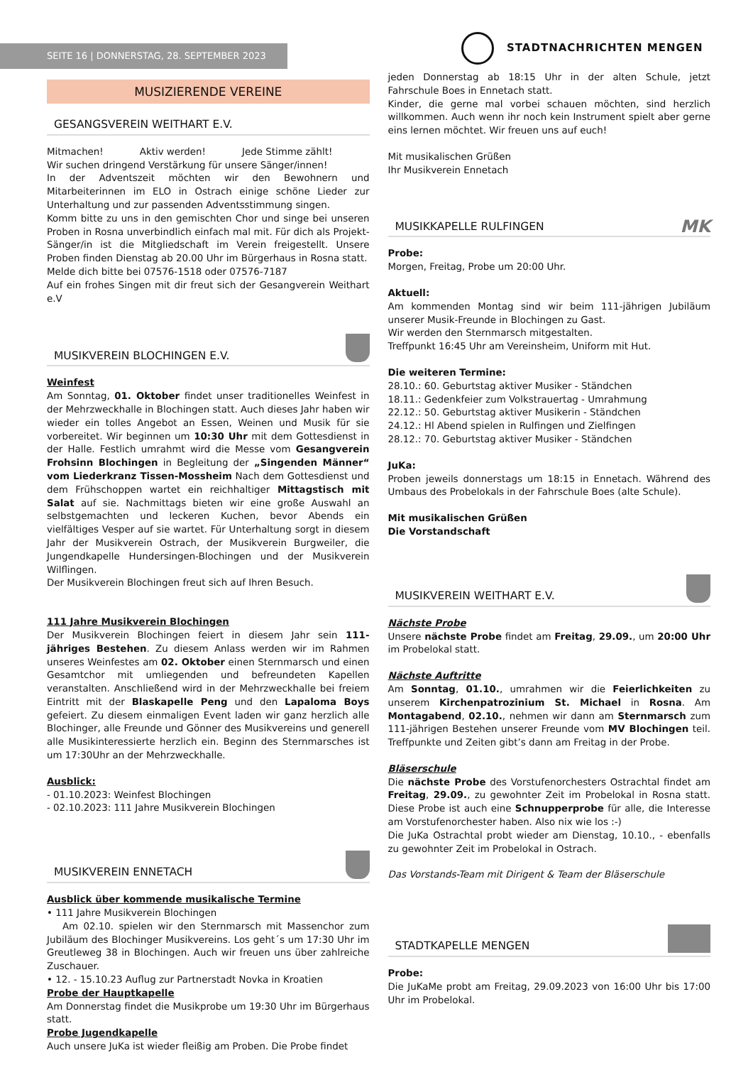SEITE 16 | DONNERSTAG, 28. SEPTEMBER 2023
STADTNACHRICHTEN MENGEN
MUSIZIERENDE VEREINE
GESANGSVEREIN WEITHART E.V.
Mitmachen! Aktiv werden! Jede Stimme zählt!
Wir suchen dringend Verstärkung für unsere Sänger/innen!
In der Adventszeit möchten wir den Bewohnern und Mitarbeiterinnen im ELO in Ostrach einige schöne Lieder zur Unterhaltung und zur passenden Adventsstimmung singen.
Komm bitte zu uns in den gemischten Chor und singe bei unseren Proben in Rosna unverbindlich einfach mal mit. Für dich als Projekt-Sänger/in ist die Mitgliedschaft im Verein freigestellt. Unsere Proben finden Dienstag ab 20.00 Uhr im Bürgerhaus in Rosna statt.
Melde dich bitte bei 07576-1518 oder 07576-7187
Auf ein frohes Singen mit dir freut sich der Gesangverein Weithart e.V
MUSIKVEREIN BLOCHINGEN E.V.
Weinfest
Am Sonntag, 01. Oktober findet unser traditionelles Weinfest in der Mehrzweckhalle in Blochingen statt. Auch dieses Jahr haben wir wieder ein tolles Angebot an Essen, Weinen und Musik für sie vorbereitet. Wir beginnen um 10:30 Uhr mit dem Gottesdienst in der Halle. Festlich umrahmt wird die Messe vom Gesangverein Frohsinn Blochingen in Begleitung der „Singenden Männer“ vom Liederkranz Tissen-Mossheim Nach dem Gottesdienst und dem Frühschoppen wartet ein reichhaltiger Mittagstisch mit Salat auf sie. Nachmittags bieten wir eine große Auswahl an selbstgemachten und leckeren Kuchen, bevor Abends ein vielfältiges Vesper auf sie wartet. Für Unterhaltung sorgt in diesem Jahr der Musikverein Ostrach, der Musikverein Burgweiler, die Jungendkapelle Hundersingen-Blochingen und der Musikverein Wilflingen.
Der Musikverein Blochingen freut sich auf Ihren Besuch.
111 Jahre Musikverein Blochingen
Der Musikverein Blochingen feiert in diesem Jahr sein 111-jähriges Bestehen. Zu diesem Anlass werden wir im Rahmen unseres Weinfestes am 02. Oktober einen Sternmarsch und einen Gesamtchor mit umliegenden und befreundeten Kapellen veranstalten. Anschließend wird in der Mehrzweckhalle bei freiem Eintritt mit der Blaskapelle Peng und den Lapaloma Boys gefeiert. Zu diesem einmaligen Event laden wir ganz herzlich alle Blochinger, alle Freunde und Gönner des Musikvereins und generell alle Musikinteressierte herzlich ein. Beginn des Sternmarsches ist um 17:30Uhr an der Mehrzweckhalle.
Ausblick:
- 01.10.2023: Weinfest Blochingen
- 02.10.2023: 111 Jahre Musikverein Blochingen
MUSIKVEREIN ENNETACH
Ausblick über kommende musikalische Termine
• 111 Jahre Musikverein Blochingen
Am 02.10. spielen wir den Sternmarsch mit Massenchor zum Jubiläum des Blochinger Musikvereins. Los geht´s um 17:30 Uhr im Greutleweg 38 in Blochingen. Auch wir freuen uns über zahlreiche Zuschauer.
• 12. - 15.10.23 Auflug zur Partnerstadt Novka in Kroatien
Probe der Hauptkapelle
Am Donnerstag findet die Musikprobe um 19:30 Uhr im Bürgerhaus statt.
Probe Jugendkapelle
Auch unsere JuKa ist wieder fleißig am Proben. Die Probe findet
jeden Donnerstag ab 18:15 Uhr in der alten Schule, jetzt Fahrschule Boes in Ennetach statt.
Kinder, die gerne mal vorbei schauen möchten, sind herzlich willkommen. Auch wenn ihr noch kein Instrument spielt aber gerne eins lernen möchtet. Wir freuen uns auf euch!
Mit musikalischen Grüßen
Ihr Musikverein Ennetach
MUSIKKAPELLE RULFINGEN MK
Probe:
Morgen, Freitag, Probe um 20:00 Uhr.
Aktuell:
Am kommenden Montag sind wir beim 111-jährigen Jubiläum unserer Musik-Freunde in Blochingen zu Gast.
Wir werden den Sternmarsch mitgestalten.
Treffpunkt 16:45 Uhr am Vereinsheim, Uniform mit Hut.
Die weiteren Termine:
28.10.: 60. Geburtstag aktiver Musiker - Ständchen
18.11.: Gedenkfeier zum Volkstrauertag - Umrahmung
22.12.: 50. Geburtstag aktiver Musikerin - Ständchen
24.12.: Hl Abend spielen in Rulfingen und Zielfingen
28.12.: 70. Geburtstag aktiver Musiker - Ständchen
JuKa:
Proben jeweils donnerstags um 18:15 in Ennetach. Während des Umbaus des Probelokals in der Fahrschule Boes (alte Schule).
Mit musikalischen Grüßen
Die Vorstandschaft
MUSIKVEREIN WEITHART E.V.
Nächste Probe
Unsere nächste Probe findet am Freitag, 29.09., um 20:00 Uhr im Probelokal statt.
Nächste Auftritte
Am Sonntag, 01.10., umrahmen wir die Feierlichkeiten zu unserem Kirchenpatrozinium St. Michael in Rosna. Am Montagabend, 02.10., nehmen wir dann am Sternmarsch zum 111-jährigen Bestehen unserer Freunde vom MV Blochingen teil. Treffpunkte und Zeiten gibt’s dann am Freitag in der Probe.
Bläserschule
Die nächste Probe des Vorstufenorchesters Ostrachtal findet am Freitag, 29.09., zu gewohnter Zeit im Probelokal in Rosna statt. Diese Probe ist auch eine Schnupperprobe für alle, die Interesse am Vorstufenorchester haben. Also nix wie los :-)
Die JuKa Ostrachtal probt wieder am Dienstag, 10.10., - ebenfalls zu gewohnter Zeit im Probelokal in Ostrach.
Das Vorstands-Team mit Dirigent & Team der Bläserschule
STADTKAPELLE MENGEN
Probe:
Die JuKaMe probt am Freitag, 29.09.2023 von 16:00 Uhr bis 17:00 Uhr im Probelokal.